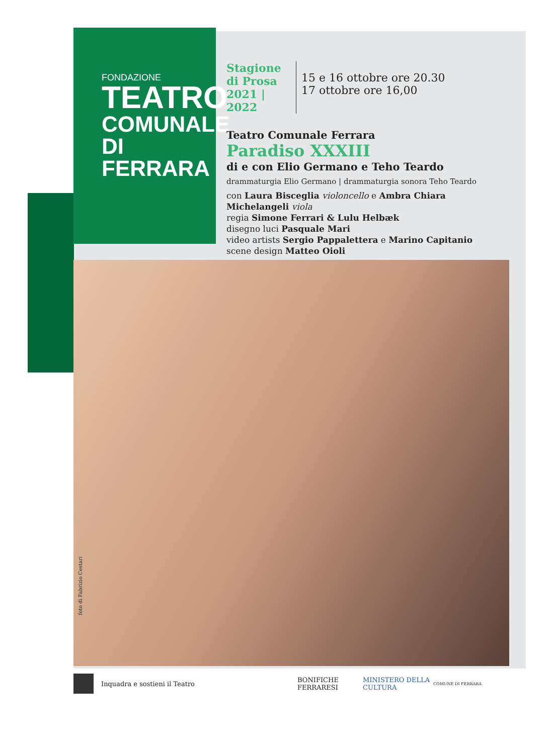FONDAZIONE
TEATRO
COMUNALE
DI FERRARA
foto di Fabrizio Cestari
Stagione di Prosa 2021 | 2022
15 e 16 ottobre ore 20.30
17 ottobre ore 16,00
Teatro Comunale Ferrara
Paradiso XXXIII
di e con Elio Germano e Teho Teardo
drammaturgia Elio Germano | drammaturgia sonora Teho Teardo
con Laura Bisceglia violoncello e Ambra Chiara Michelangeli viola
regia Simone Ferrari & Lulu Helbæk
disegno luci Pasquale Mari
video artists Sergio Pappalettera e Marino Capitanio
scene design Matteo Oioli
Inquadra e sostieni il Teatro BONIFICHE FERRARESI MINISTERO DELLA CULTURA COMUNE DI FERRARA